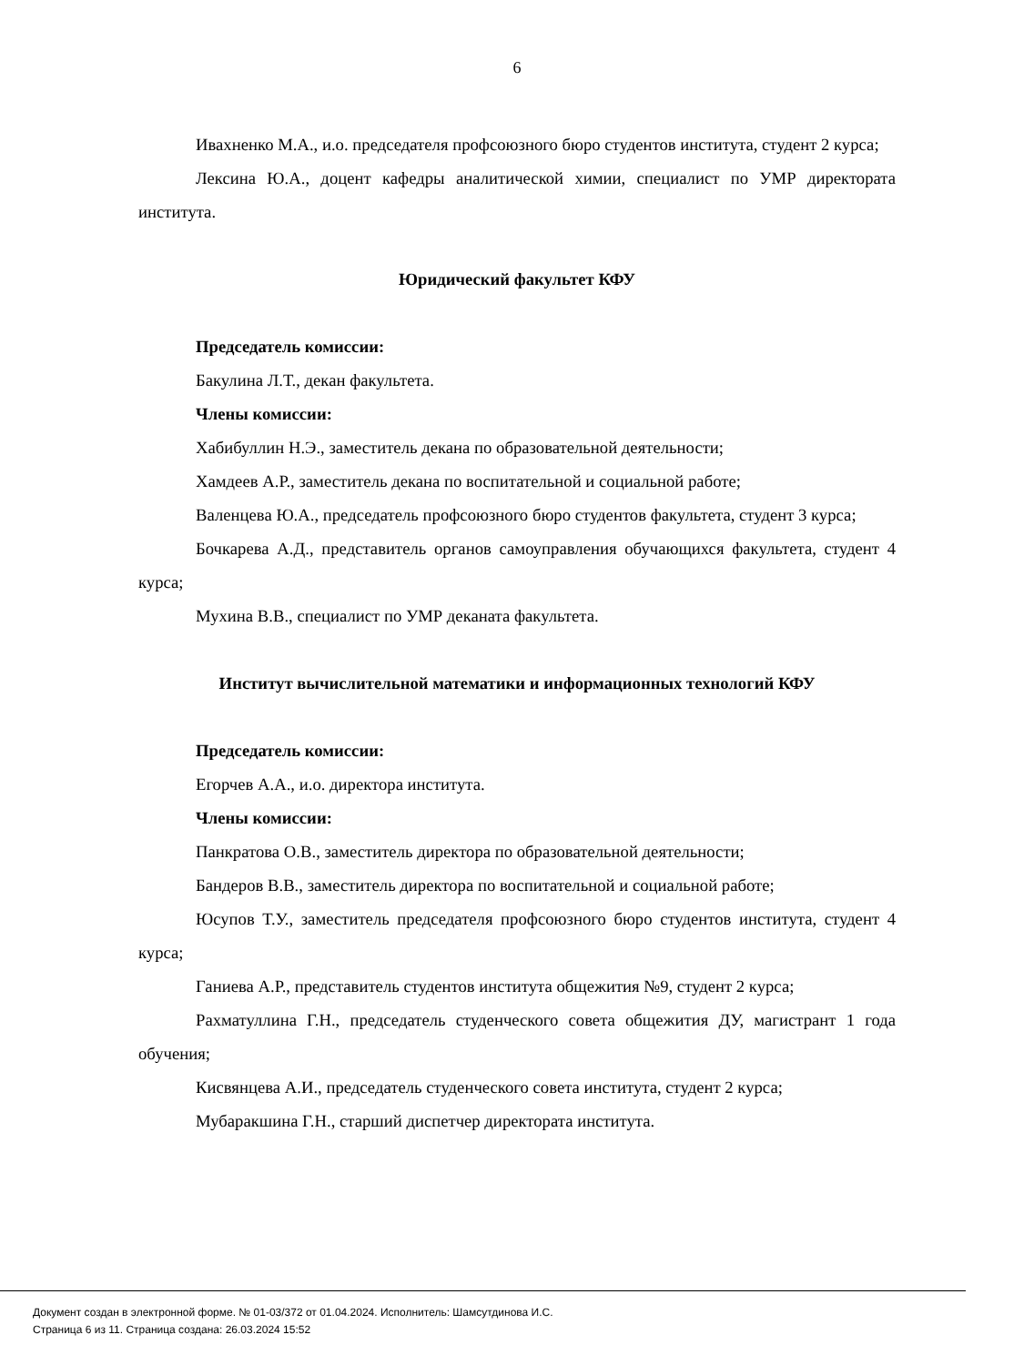6
Ивахненко М.А., и.о. председателя профсоюзного бюро студентов института, студент 2 курса;
Лексина Ю.А., доцент кафедры аналитической химии, специалист по УМР директората института.
Юридический факультет КФУ
Председатель комиссии:
Бакулина Л.Т., декан факультета.
Члены комиссии:
Хабибуллин Н.Э., заместитель декана по образовательной деятельности;
Хамдеев А.Р., заместитель декана по воспитательной и социальной работе;
Валенцева Ю.А., председатель профсоюзного бюро студентов факультета, студент 3 курса;
Бочкарева А.Д., представитель органов самоуправления обучающихся факультета, студент 4 курса;
Мухина В.В., специалист по УМР деканата факультета.
Институт вычислительной математики и информационных технологий КФУ
Председатель комиссии:
Егорчев А.А., и.о. директора института.
Члены комиссии:
Панкратова О.В., заместитель директора по образовательной деятельности;
Бандеров В.В., заместитель директора по воспитательной и социальной работе;
Юсупов Т.У., заместитель председателя профсоюзного бюро студентов института, студент 4 курса;
Ганиева А.Р., представитель студентов института общежития №9, студент 2 курса;
Рахматуллина Г.Н., председатель студенческого совета общежития ДУ, магистрант 1 года обучения;
Кисвянцева А.И., председатель студенческого совета института, студент 2 курса;
Мубаракшина Г.Н., старший диспетчер директората института.
Документ создан в электронной форме. № 01-03/372 от 01.04.2024. Исполнитель: Шамсутдинова И.С.
Страница 6 из 11. Страница создана: 26.03.2024 15:52